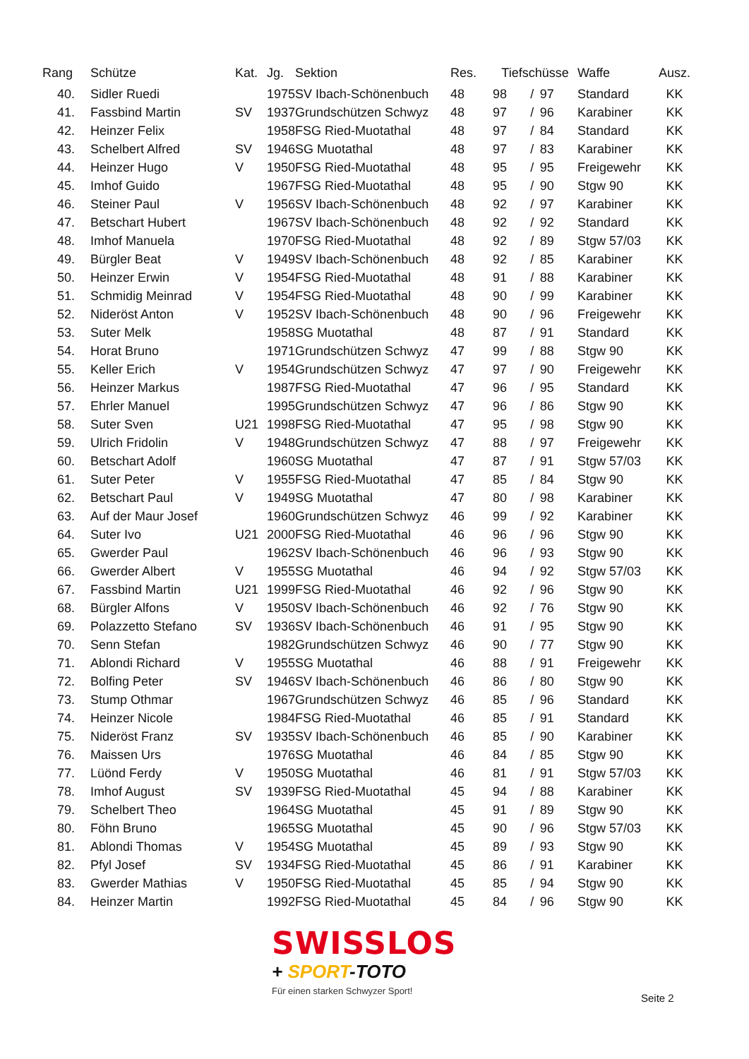| Rang | Schütze | Kat. | Jg. | Sektion | Res. | Tiefschüsse | | | Waffe | Ausz. |
| --- | --- | --- | --- | --- | --- | --- | --- | --- | --- | --- |
| 40. | Sidler Ruedi | | 1975 | SV Ibach-Schönenbuch | 48 | 98 | / | 97 | Standard | KK |
| 41. | Fassbind Martin | SV | 1937 | Grundschützen Schwyz | 48 | 97 | / | 96 | Karabiner | KK |
| 42. | Heinzer Felix | | 1958 | FSG Ried-Muotathal | 48 | 97 | / | 84 | Standard | KK |
| 43. | Schelbert Alfred | SV | 1946 | SG Muotathal | 48 | 97 | / | 83 | Karabiner | KK |
| 44. | Heinzer Hugo | V | 1950 | FSG Ried-Muotathal | 48 | 95 | / | 95 | Freigewehr | KK |
| 45. | Imhof Guido | | 1967 | FSG Ried-Muotathal | 48 | 95 | / | 90 | Stgw 90 | KK |
| 46. | Steiner Paul | V | 1956 | SV Ibach-Schönenbuch | 48 | 92 | / | 97 | Karabiner | KK |
| 47. | Betschart Hubert | | 1967 | SV Ibach-Schönenbuch | 48 | 92 | / | 92 | Standard | KK |
| 48. | Imhof Manuela | | 1970 | FSG Ried-Muotathal | 48 | 92 | / | 89 | Stgw 57/03 | KK |
| 49. | Bürgler Beat | V | 1949 | SV Ibach-Schönenbuch | 48 | 92 | / | 85 | Karabiner | KK |
| 50. | Heinzer Erwin | V | 1954 | FSG Ried-Muotathal | 48 | 91 | / | 88 | Karabiner | KK |
| 51. | Schmidig Meinrad | V | 1954 | FSG Ried-Muotathal | 48 | 90 | / | 99 | Karabiner | KK |
| 52. | Nideröst Anton | V | 1952 | SV Ibach-Schönenbuch | 48 | 90 | / | 96 | Freigewehr | KK |
| 53. | Suter Melk | | 1958 | SG Muotathal | 48 | 87 | / | 91 | Standard | KK |
| 54. | Horat Bruno | | 1971 | Grundschützen Schwyz | 47 | 99 | / | 88 | Stgw 90 | KK |
| 55. | Keller Erich | V | 1954 | Grundschützen Schwyz | 47 | 97 | / | 90 | Freigewehr | KK |
| 56. | Heinzer Markus | | 1987 | FSG Ried-Muotathal | 47 | 96 | / | 95 | Standard | KK |
| 57. | Ehrler Manuel | | 1995 | Grundschützen Schwyz | 47 | 96 | / | 86 | Stgw 90 | KK |
| 58. | Suter Sven | U21 | 1998 | FSG Ried-Muotathal | 47 | 95 | / | 98 | Stgw 90 | KK |
| 59. | Ulrich Fridolin | V | 1948 | Grundschützen Schwyz | 47 | 88 | / | 97 | Freigewehr | KK |
| 60. | Betschart Adolf | | 1960 | SG Muotathal | 47 | 87 | / | 91 | Stgw 57/03 | KK |
| 61. | Suter Peter | V | 1955 | FSG Ried-Muotathal | 47 | 85 | / | 84 | Stgw 90 | KK |
| 62. | Betschart Paul | V | 1949 | SG Muotathal | 47 | 80 | / | 98 | Karabiner | KK |
| 63. | Auf der Maur Josef | | 1960 | Grundschützen Schwyz | 46 | 99 | / | 92 | Karabiner | KK |
| 64. | Suter Ivo | U21 | 2000 | FSG Ried-Muotathal | 46 | 96 | / | 96 | Stgw 90 | KK |
| 65. | Gwerder Paul | | 1962 | SV Ibach-Schönenbuch | 46 | 96 | / | 93 | Stgw 90 | KK |
| 66. | Gwerder Albert | V | 1955 | SG Muotathal | 46 | 94 | / | 92 | Stgw 57/03 | KK |
| 67. | Fassbind Martin | U21 | 1999 | FSG Ried-Muotathal | 46 | 92 | / | 96 | Stgw 90 | KK |
| 68. | Bürgler Alfons | V | 1950 | SV Ibach-Schönenbuch | 46 | 92 | / | 76 | Stgw 90 | KK |
| 69. | Polazzetto Stefano | SV | 1936 | SV Ibach-Schönenbuch | 46 | 91 | / | 95 | Stgw 90 | KK |
| 70. | Senn Stefan | | 1982 | Grundschützen Schwyz | 46 | 90 | / | 77 | Stgw 90 | KK |
| 71. | Ablondi Richard | V | 1955 | SG Muotathal | 46 | 88 | / | 91 | Freigewehr | KK |
| 72. | Bolfing Peter | SV | 1946 | SV Ibach-Schönenbuch | 46 | 86 | / | 80 | Stgw 90 | KK |
| 73. | Stump Othmar | | 1967 | Grundschützen Schwyz | 46 | 85 | / | 96 | Standard | KK |
| 74. | Heinzer Nicole | | 1984 | FSG Ried-Muotathal | 46 | 85 | / | 91 | Standard | KK |
| 75. | Nideröst Franz | SV | 1935 | SV Ibach-Schönenbuch | 46 | 85 | / | 90 | Karabiner | KK |
| 76. | Maissen Urs | | 1976 | SG Muotathal | 46 | 84 | / | 85 | Stgw 90 | KK |
| 77. | Lüönd Ferdy | V | 1950 | SG Muotathal | 46 | 81 | / | 91 | Stgw 57/03 | KK |
| 78. | Imhof August | SV | 1939 | FSG Ried-Muotathal | 45 | 94 | / | 88 | Karabiner | KK |
| 79. | Schelbert Theo | | 1964 | SG Muotathal | 45 | 91 | / | 89 | Stgw 90 | KK |
| 80. | Föhn Bruno | | 1965 | SG Muotathal | 45 | 90 | / | 96 | Stgw 57/03 | KK |
| 81. | Ablondi Thomas | V | 1954 | SG Muotathal | 45 | 89 | / | 93 | Stgw 90 | KK |
| 82. | Pfyl Josef | SV | 1934 | FSG Ried-Muotathal | 45 | 86 | / | 91 | Karabiner | KK |
| 83. | Gwerder Mathias | V | 1950 | FSG Ried-Muotathal | 45 | 85 | / | 94 | Stgw 90 | KK |
| 84. | Heinzer Martin | | 1992 | FSG Ried-Muotathal | 45 | 84 | / | 96 | Stgw 90 | KK |
SWISSLOS
+ SPORT-TOTO
Für einen starken Schwyzer Sport!
Seite 2